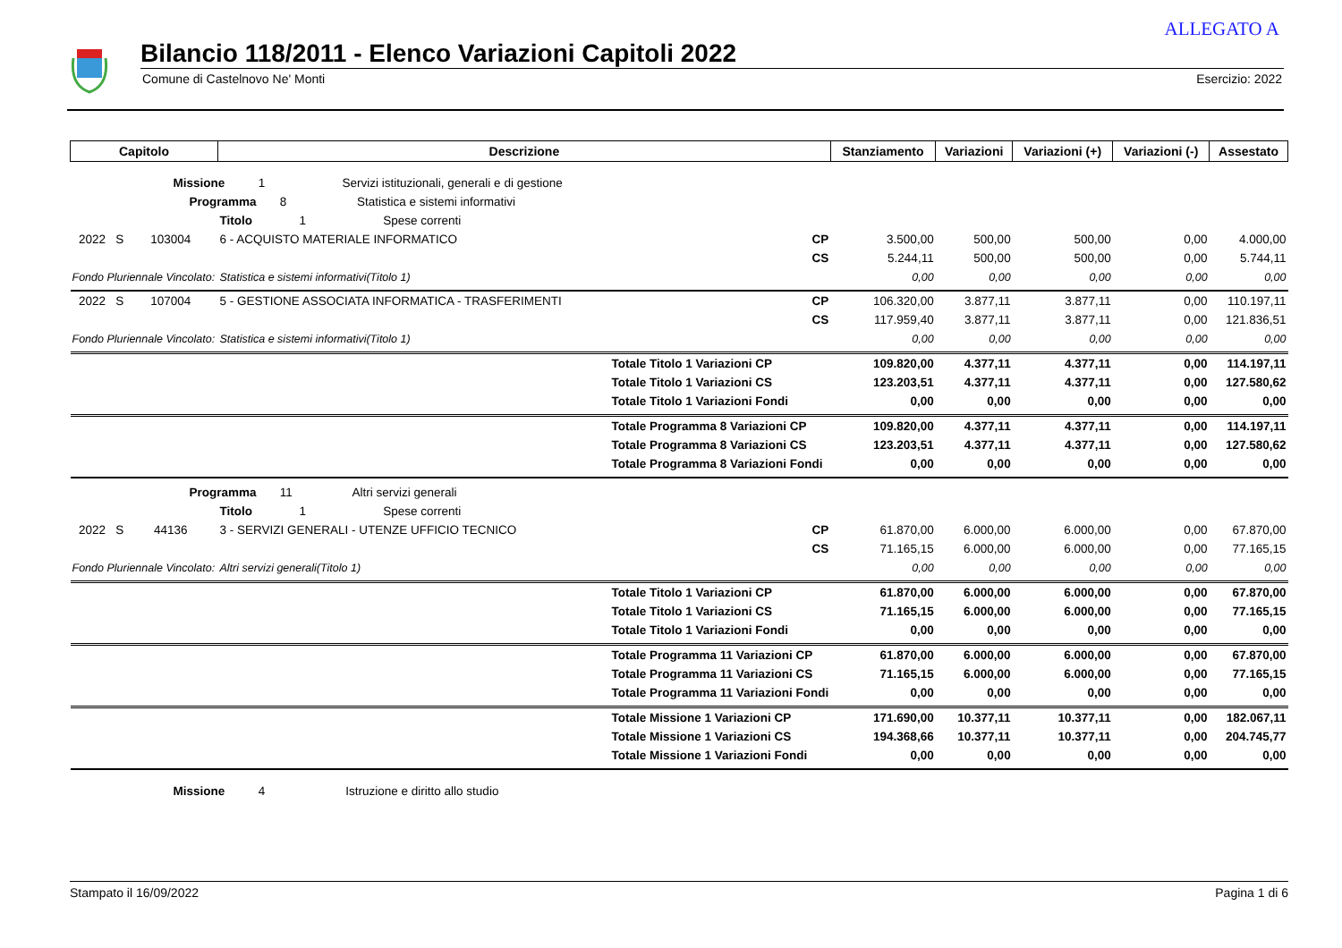ALLEGATO A
Bilancio 118/2011 - Elenco Variazioni Capitoli 2022
Comune di Castelnovo Ne' Monti Esercizio: 2022
| Capitolo | Descrizione | Stanziamento | Variazioni | Variazioni (+) | Variazioni (-) | Assestato |
| --- | --- | --- | --- | --- | --- | --- |
| Missione 1 Servizi istituzionali, generali e di gestione | | | | | | |
| Programma 8 Statistica e sistemi informativi | | | | | | |
| Titolo 1 Spese correnti | | | | | | |
| 2022 S 103004 | 6 - ACQUISTO MATERIALE INFORMATICO CP | 3.500,00 | 500,00 | 500,00 | 0,00 | 4.000,00 |
| | CS | 5.244,11 | 500,00 | 500,00 | 0,00 | 5.744,11 |
| Fondo Pluriennale Vincolato: | Statistica e sistemi informativi(Titolo 1) | 0,00 | 0,00 | 0,00 | 0,00 | 0,00 |
| 2022 S 107004 | 5 - GESTIONE ASSOCIATA INFORMATICA - TRASFERIMENTI CP | 106.320,00 | 3.877,11 | 3.877,11 | 0,00 | 110.197,11 |
| | CS | 117.959,40 | 3.877,11 | 3.877,11 | 0,00 | 121.836,51 |
| Fondo Pluriennale Vincolato: | Statistica e sistemi informativi(Titolo 1) | 0,00 | 0,00 | 0,00 | 0,00 | 0,00 |
| | Totale Titolo 1 Variazioni CP | 109.820,00 | 4.377,11 | 4.377,11 | 0,00 | 114.197,11 |
| | Totale Titolo 1 Variazioni CS | 123.203,51 | 4.377,11 | 4.377,11 | 0,00 | 127.580,62 |
| | Totale Titolo 1 Variazioni Fondi | 0,00 | 0,00 | 0,00 | 0,00 | 0,00 |
| | Totale Programma 8 Variazioni CP | 109.820,00 | 4.377,11 | 4.377,11 | 0,00 | 114.197,11 |
| | Totale Programma 8 Variazioni CS | 123.203,51 | 4.377,11 | 4.377,11 | 0,00 | 127.580,62 |
| | Totale Programma 8 Variazioni Fondi | 0,00 | 0,00 | 0,00 | 0,00 | 0,00 |
| Programma 11 Altri servizi generali | | | | | | |
| Titolo 1 Spese correnti | | | | | | |
| 2022 S 44136 | 3 - SERVIZI GENERALI - UTENZE UFFICIO TECNICO CP | 61.870,00 | 6.000,00 | 6.000,00 | 0,00 | 67.870,00 |
| | CS | 71.165,15 | 6.000,00 | 6.000,00 | 0,00 | 77.165,15 |
| Fondo Pluriennale Vincolato: | Altri servizi generali(Titolo 1) | 0,00 | 0,00 | 0,00 | 0,00 | 0,00 |
| | Totale Titolo 1 Variazioni CP | 61.870,00 | 6.000,00 | 6.000,00 | 0,00 | 67.870,00 |
| | Totale Titolo 1 Variazioni CS | 71.165,15 | 6.000,00 | 6.000,00 | 0,00 | 77.165,15 |
| | Totale Titolo 1 Variazioni Fondi | 0,00 | 0,00 | 0,00 | 0,00 | 0,00 |
| | Totale Programma 11 Variazioni CP | 61.870,00 | 6.000,00 | 6.000,00 | 0,00 | 67.870,00 |
| | Totale Programma 11 Variazioni CS | 71.165,15 | 6.000,00 | 6.000,00 | 0,00 | 77.165,15 |
| | Totale Programma 11 Variazioni Fondi | 0,00 | 0,00 | 0,00 | 0,00 | 0,00 |
| | Totale Missione 1 Variazioni CP | 171.690,00 | 10.377,11 | 10.377,11 | 0,00 | 182.067,11 |
| | Totale Missione 1 Variazioni CS | 194.368,66 | 10.377,11 | 10.377,11 | 0,00 | 204.745,77 |
| | Totale Missione 1 Variazioni Fondi | 0,00 | 0,00 | 0,00 | 0,00 | 0,00 |
| Missione 4 Istruzione e diritto allo studio | | | | | | |
Stampato il 16/09/2022 Pagina 1 di 6